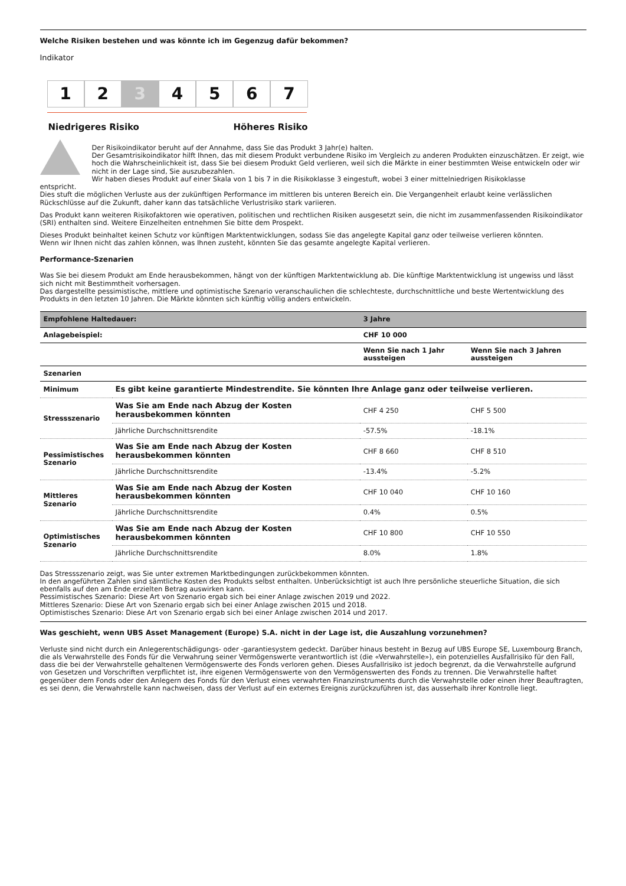Welche Risiken bestehen und was könnte ich im Gegenzug dafür bekommen?
Indikator
1 2 3 4 5 6 7
Niedrigeres Risiko Höheres Risiko
Der Risikoindikator beruht auf der Annahme, dass Sie das Produkt 3 Jahr(e) halten.
Der Gesamtrisikoindikator hilft Ihnen, das mit diesem Produkt verbundene Risiko im Vergleich zu anderen Produkten einzuschätzen. Er zeigt, wie hoch die Wahrscheinlichkeit ist, dass Sie bei diesem Produkt Geld verlieren, weil sich die Märkte in einer bestimmten Weise entwickeln oder wir nicht in der Lage sind, Sie auszubezahlen.
Wir haben dieses Produkt auf einer Skala von 1 bis 7 in die Risikoklasse 3 eingestuft, wobei 3 einer mittelniedrigen Risikoklasse
entspricht.
Dies stuft die möglichen Verluste aus der zukünftigen Performance im mittleren bis unteren Bereich ein. Die Vergangenheit erlaubt keine verlässlichen Rückschlüsse auf die Zukunft, daher kann das tatsächliche Verlustrisiko stark variieren.
Das Produkt kann weiteren Risikofaktoren wie operativen, politischen und rechtlichen Risiken ausgesetzt sein, die nicht im zusammenfassenden Risikoindikator (SRI) enthalten sind. Weitere Einzelheiten entnehmen Sie bitte dem Prospekt.
Dieses Produkt beinhaltet keinen Schutz vor künftigen Marktentwicklungen, sodass Sie das angelegte Kapital ganz oder teilweise verlieren könnten.
Wenn wir Ihnen nicht das zahlen können, was Ihnen zusteht, könnten Sie das gesamte angelegte Kapital verlieren.
Performance-Szenarien
Was Sie bei diesem Produkt am Ende herausbekommen, hängt von der künftigen Marktentwicklung ab. Die künftige Marktentwicklung ist ungewiss und lässt sich nicht mit Bestimmtheit vorhersagen.
Das dargestellte pessimistische, mittlere und optimistische Szenario veranschaulichen die schlechteste, durchschnittliche und beste Wertentwicklung des Produkts in den letzten 10 Jahren. Die Märkte könnten sich künftig völlig anders entwickeln.
| Empfohlene Haltedauer: | | 3 Jahre | |
| --- | --- | --- | --- |
| Anlagebeispiel: | | CHF 10 000 | |
| | | Wenn Sie nach 1 Jahr aussteigen | Wenn Sie nach 3 Jahren aussteigen |
| Szenarien | | | |
| Minimum | Es gibt keine garantierte Mindestrendite. Sie könnten Ihre Anlage ganz oder teilweise verlieren. | | |
| Stressszenario | Was Sie am Ende nach Abzug der Kosten herausbekommen könnten | CHF 4 250 | CHF 5 500 |
| | Jährliche Durchschnittsrendite | -57.5% | -18.1% |
| Pessimistisches Szenario | Was Sie am Ende nach Abzug der Kosten herausbekommen könnten | CHF 8 660 | CHF 8 510 |
| | Jährliche Durchschnittsrendite | -13.4% | -5.2% |
| Mittleres Szenario | Was Sie am Ende nach Abzug der Kosten herausbekommen könnten | CHF 10 040 | CHF 10 160 |
| | Jährliche Durchschnittsrendite | 0.4% | 0.5% |
| Optimistisches Szenario | Was Sie am Ende nach Abzug der Kosten herausbekommen könnten | CHF 10 800 | CHF 10 550 |
| | Jährliche Durchschnittsrendite | 8.0% | 1.8% |
Das Stressszenario zeigt, was Sie unter extremen Marktbedingungen zurückbekommen könnten.
In den angeführten Zahlen sind sämtliche Kosten des Produkts selbst enthalten. Unberücksichtigt ist auch Ihre persönliche steuerliche Situation, die sich ebenfalls auf den am Ende erzielten Betrag auswirken kann.
Pessimistisches Szenario: Diese Art von Szenario ergab sich bei einer Anlage zwischen 2019 und 2022.
Mittleres Szenario: Diese Art von Szenario ergab sich bei einer Anlage zwischen 2015 und 2018.
Optimistisches Szenario: Diese Art von Szenario ergab sich bei einer Anlage zwischen 2014 und 2017.
Was geschieht, wenn UBS Asset Management (Europe) S.A. nicht in der Lage ist, die Auszahlung vorzunehmen?
Verluste sind nicht durch ein Anlegerentschädigungs- oder -garantiesystem gedeckt. Darüber hinaus besteht in Bezug auf UBS Europe SE, Luxembourg Branch, die als Verwahrstelle des Fonds für die Verwahrung seiner Vermögenswerte verantwortlich ist (die «Verwahrstelle»), ein potenzielles Ausfallrisiko für den Fall, dass die bei der Verwahrstelle gehaltenen Vermögenswerte des Fonds verloren gehen. Dieses Ausfallrisiko ist jedoch begrenzt, da die Verwahrstelle aufgrund von Gesetzen und Vorschriften verpflichtet ist, ihre eigenen Vermögenswerte von den Vermögenswerten des Fonds zu trennen. Die Verwahrstelle haftet gegenüber dem Fonds oder den Anlegern des Fonds für den Verlust eines verwahrten Finanzinstruments durch die Verwahrstelle oder einen ihrer Beauftragten, es sei denn, die Verwahrstelle kann nachweisen, dass der Verlust auf ein externes Ereignis zurückzuführen ist, das ausserhalb ihrer Kontrolle liegt.